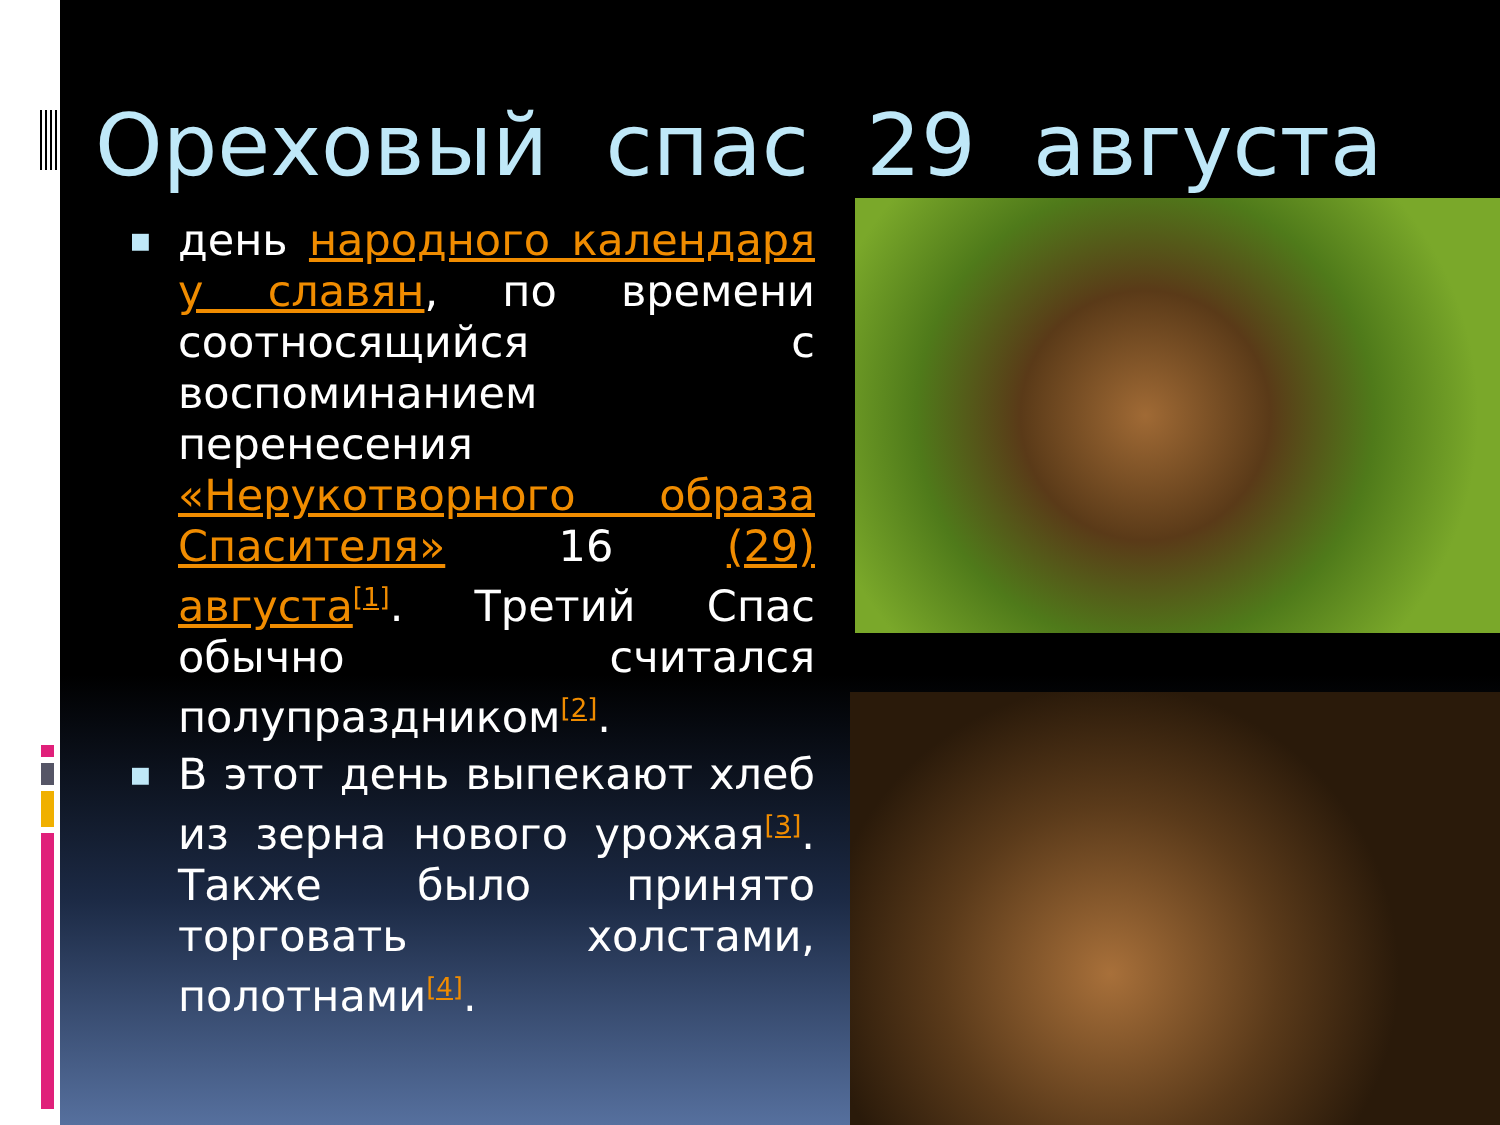Ореховый спас 29 августа
■ день народного календаря у славян, по времени соотносящийся с воспоминанием перенесения «Нерукотворного образа Спасителя» 16 (29) августа<sup>[1]</sup>. Третий Спас обычно считался полупраздником<sup>[2]</sup>.
■ В этот день выпекают хлеб из зерна нового урожая<sup>[3]</sup>. Также было принято торговать холстами, полотнами<sup>[4]</sup>.